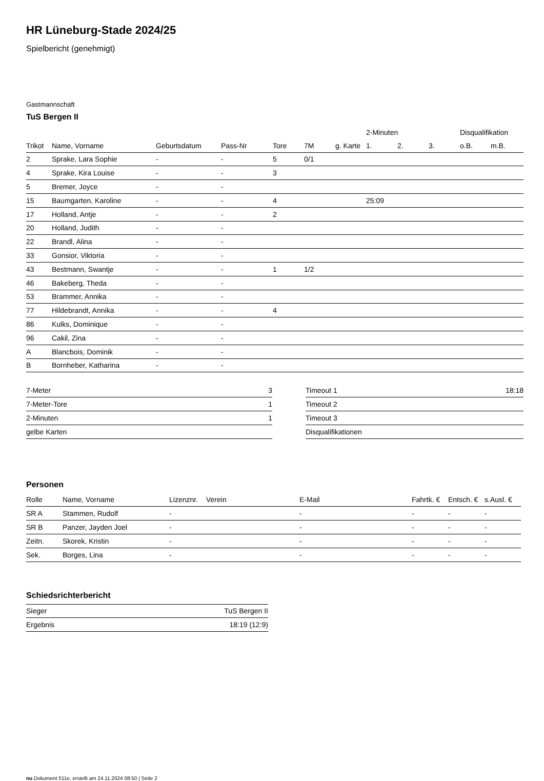HR Lüneburg-Stade 2024/25
Spielbericht (genehmigt)
Gastmannschaft
TuS Bergen II
| | | | | | | | 2-Minuten | | | Disqualifikation | |
| --- | --- | --- | --- | --- | --- | --- | --- | --- | --- | --- | --- |
| Trikot | Name, Vorname | Geburtsdatum | Pass-Nr | Tore | 7M | g. Karte | 1. | 2. | 3. | o.B. | m.B. |
| 2 | Sprake, Lara Sophie | - | - | 5 | 0/1 | | | | | | |
| 4 | Sprake, Kira Louise | - | - | 3 | | | | | | | |
| 5 | Bremer, Joyce | - | - | | | | | | | | |
| 15 | Baumgarten, Karoline | - | - | 4 | | | 25:09 | | | | |
| 17 | Holland, Antje | - | - | 2 | | | | | | | |
| 20 | Holland, Judith | - | - | | | | | | | | |
| 22 | Brandl, Alina | - | - | | | | | | | | |
| 33 | Gonsior, Viktoria | - | - | | | | | | | | |
| 43 | Bestmann, Swantje | - | - | 1 | 1/2 | | | | | | |
| 46 | Bakeberg, Theda | - | - | | | | | | | | |
| 53 | Brammer, Annika | - | - | | | | | | | | |
| 77 | Hildebrandt, Annika | - | - | 4 | | | | | | | |
| 86 | Kulks, Dominique | - | - | | | | | | | | |
| 96 | Cakil, Zina | - | - | | | | | | | | |
| A | Blancbois, Dominik | - | - | | | | | | | | |
| B | Bornheber, Katharina | - | - | | | | | | | | |
| 7-Meter | 3 |
| 7-Meter-Tore | 1 |
| 2-Minuten | 1 |
| gelbe Karten | |
| Timeout 1 | 18:18 |
| Timeout 2 | |
| Timeout 3 | |
| Disqualifikationen | |
Personen
| Rolle | Name, Vorname | Lizenznr. | Verein | E-Mail | Fahrtk. € | Entsch. € | s.Ausl. € |
| --- | --- | --- | --- | --- | --- | --- | --- |
| SR A | Stammen, Rudolf | - | | - | - | - | - |
| SR B | Panzer, Jayden Joel | - | | - | - | - | - |
| Zeitn. | Skorek, Kristin | - | | - | - | - | - |
| Sek. | Borges, Lina | - | | - | - | - | - |
Schiedsrichterbericht
| Sieger | TuS Bergen II |
| Ergebnis | 18:19 (12:9) |
nu.Dokument 011e, erstellt am 24.11.2024 08:50 | Seite 2